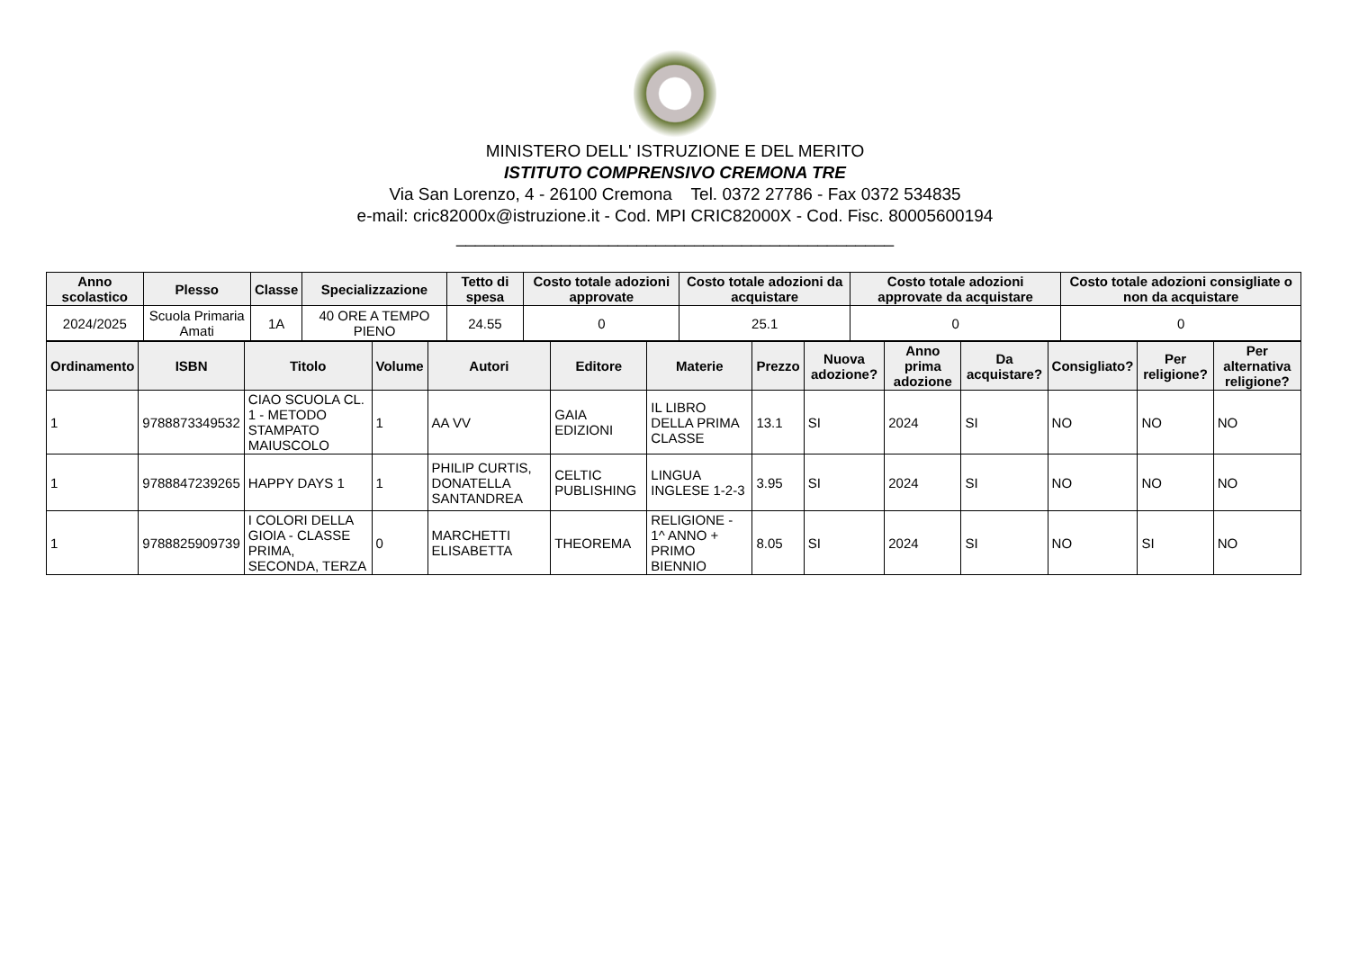MINISTERO DELL' ISTRUZIONE E DEL MERITO
ISTITUTO COMPRENSIVO CREMONA TRE
Via San Lorenzo, 4 - 26100 Cremona Tel. 0372 27786 - Fax 0372 534835
e-mail: cric82000x@istruzione.it - Cod. MPI CRIC82000X - Cod. Fisc. 80005600194
______________________________________________
| Anno scolastico | Plesso | Classe | Specializzazione | Tetto di spesa | Costo totale adozioni approvate | Costo totale adozioni da acquistare | Costo totale adozioni approvate da acquistare | Costo totale adozioni consigliate o non da acquistare |
| --- | --- | --- | --- | --- | --- | --- | --- | --- |
| 2024/2025 | Scuola Primaria Amati | 1A | 40 ORE A TEMPO PIENO | 24.55 | 0 | 25.1 | 0 | 0 |
| Ordinamento | ISBN | Titolo | Volume | Autori | Editore | Materie | Prezzo | Nuova adozione? | Anno prima adozione | Da acquistare? | Consigliato? | Per religione? | Per alternativa religione? |
| --- | --- | --- | --- | --- | --- | --- | --- | --- | --- | --- | --- | --- | --- |
| 1 | 9788873349532 | CIAO SCUOLA CL. 1 - METODO STAMPATO MAIUSCOLO | 1 | AA VV | GAIA EDIZIONI | IL LIBRO DELLA PRIMA CLASSE | 13.1 | SI | 2024 | SI | NO | NO | NO |
| 1 | 9788847239265 | HAPPY DAYS 1 | 1 | PHILIP CURTIS, DONATELLA SANTANDREA | CELTIC PUBLISHING | LINGUA INGLESE 1-2-3 | 3.95 | SI | 2024 | SI | NO | NO | NO |
| 1 | 9788825909739 | I COLORI DELLA GIOIA - CLASSE PRIMA, SECONDA, TERZA | 0 | MARCHETTI ELISABETTA | THEOREMA | RELIGIONE - 1^ ANNO + PRIMO BIENNIO | 8.05 | SI | 2024 | SI | NO | SI | NO |